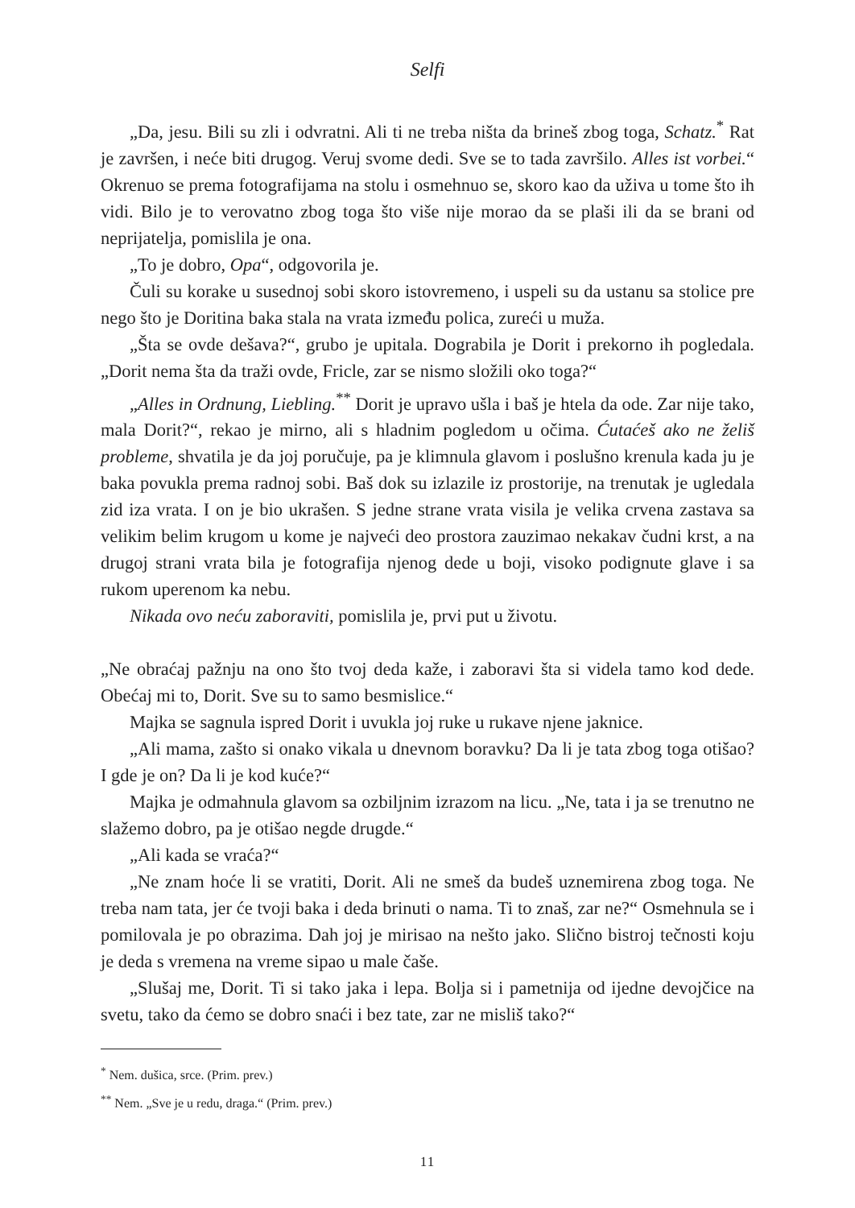Selfi
„Da, jesu. Bili su zli i odvratni. Ali ti ne treba ništa da brineš zbog toga, Schatz.<sup>*</sup> Rat je završen, i neće biti drugog. Veruj svome dedi. Sve se to tada završilo. Alles ist vorbei.“ Okrenuo se prema fotografijama na stolu i osmehnuo se, skoro kao da uživa u tome što ih vidi. Bilo je to verovatno zbog toga što više nije morao da se plaši ili da se brani od neprijatelja, pomislila je ona.
„To je dobro, Opa“, odgovorila je.
Čuli su korake u susednoj sobi skoro istovremeno, i uspeli su da ustanu sa stolice pre nego što je Doritina baka stala na vrata između polica, zureći u muža.
„Šta se ovde dešava?“, grubo je upitala. Dograbila je Dorit i prekorno ih pogledala. „Dorit nema šta da traži ovde, Fricle, zar se nismo složili oko toga?“
„Alles in Ordnung, Liebling.<sup>**</sup> Dorit je upravo ušla i baš je htela da ode. Zar nije tako, mala Dorit?“, rekao je mirno, ali s hladnim pogledom u očima. Ćutaćeš ako ne želiš probleme, shvatila je da joj poručuje, pa je klimnula glavom i poslušno krenula kada ju je baka povukla prema radnoj sobi. Baš dok su izlazile iz prostorije, na trenutak je ugledala zid iza vrata. I on je bio ukrašen. S jedne strane vrata visila je velika crvena zastava sa velikim belim krugom u kome je najveći deo prostora zauzimao nekakav čudni krst, a na drugoj strani vrata bila je fotografija njenog dede u boji, visoko podignute glave i sa rukom uperenom ka nebu.
Nikada ovo neću zaboraviti, pomislila je, prvi put u životu.
„Ne obraćaj pažnju na ono što tvoj deda kaže, i zaboravi šta si videla tamo kod dede. Obećaj mi to, Dorit. Sve su to samo besmislice.“
Majka se sagnula ispred Dorit i uvukla joj ruke u rukave njene jaknice.
„Ali mama, zašto si onako vikala u dnevnom boravku? Da li je tata zbog toga otišao? I gde je on? Da li je kod kuće?“
Majka je odmahnula glavom sa ozbiljnim izrazom na licu. „Ne, tata i ja se trenutno ne slažemo dobro, pa je otišao negde drugde.“
„Ali kada se vraća?“
„Ne znam hoće li se vratiti, Dorit. Ali ne smeš da budeš uznemirena zbog toga. Ne treba nam tata, jer će tvoji baka i deda brinuti o nama. Ti to znaš, zar ne?“ Osmehnula se i pomilovala je po obrazima. Dah joj je mirisao na nešto jako. Slično bistroj tečnosti koju je deda s vremena na vreme sipao u male čaše.
„Slušaj me, Dorit. Ti si tako jaka i lepa. Bolja si i pametnija od ijedne devojčice na svetu, tako da ćemo se dobro snaći i bez tate, zar ne misliš tako?“
<sup>*</sup> Nem. dušica, srce. (Prim. prev.)
<sup>**</sup> Nem. „Sve je u redu, draga.“ (Prim. prev.)
11